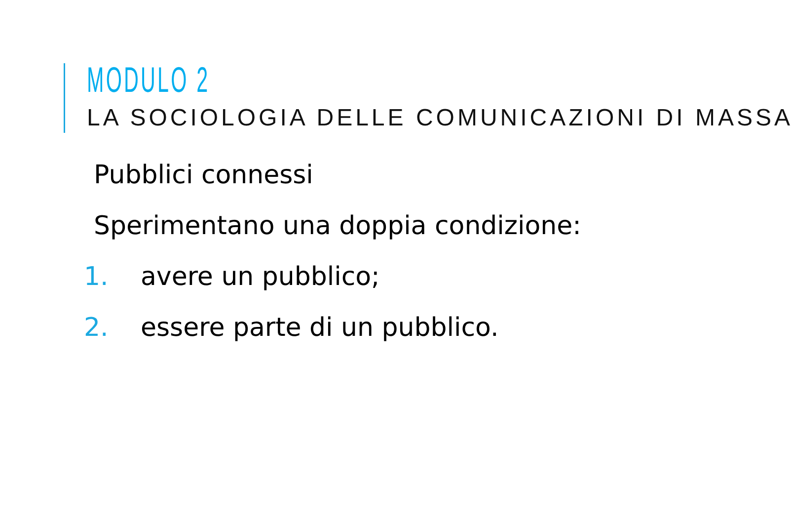MODULO 2
LA SOCIOLOGIA DELLE COMUNICAZIONI DI MASSA
Pubblici connessi
Sperimentano una doppia condizione:
1. avere un pubblico;
2. essere parte di un pubblico.